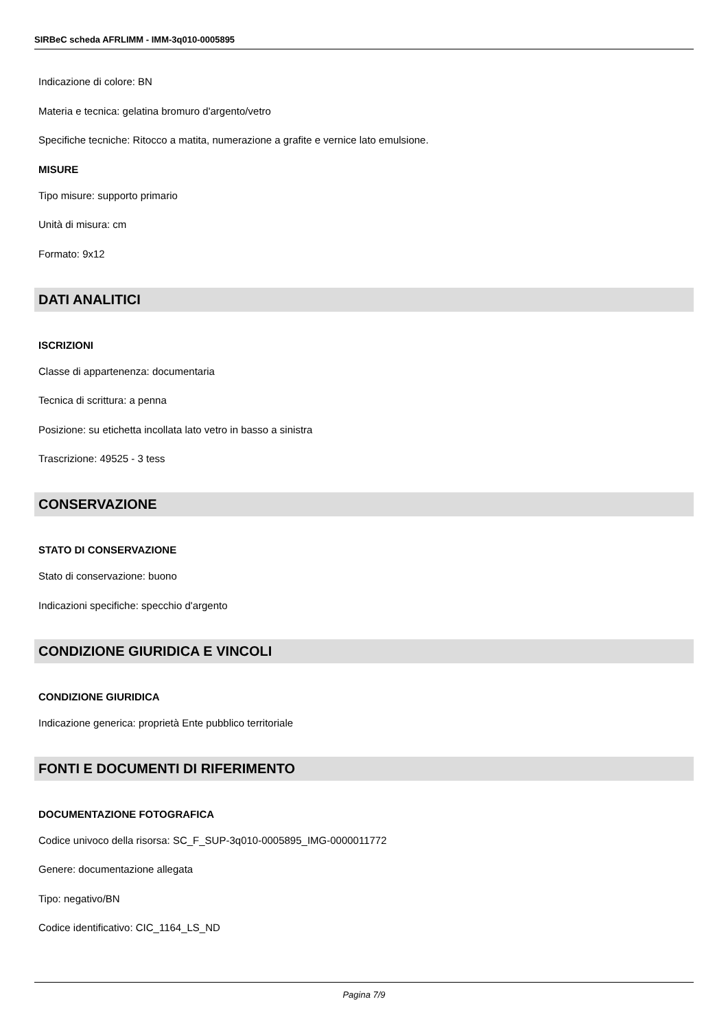SIRBeC scheda AFRLIMM - IMM-3q010-0005895
Indicazione di colore: BN
Materia e tecnica: gelatina bromuro d'argento/vetro
Specifiche tecniche: Ritocco a matita, numerazione a grafite e vernice lato emulsione.
MISURE
Tipo misure: supporto primario
Unità di misura: cm
Formato: 9x12
DATI ANALITICI
ISCRIZIONI
Classe di appartenenza: documentaria
Tecnica di scrittura: a penna
Posizione: su etichetta incollata lato vetro in basso a sinistra
Trascrizione: 49525 - 3 tess
CONSERVAZIONE
STATO DI CONSERVAZIONE
Stato di conservazione: buono
Indicazioni specifiche: specchio d'argento
CONDIZIONE GIURIDICA E VINCOLI
CONDIZIONE GIURIDICA
Indicazione generica: proprietà Ente pubblico territoriale
FONTI E DOCUMENTI DI RIFERIMENTO
DOCUMENTAZIONE FOTOGRAFICA
Codice univoco della risorsa: SC_F_SUP-3q010-0005895_IMG-0000011772
Genere: documentazione allegata
Tipo: negativo/BN
Codice identificativo: CIC_1164_LS_ND
Pagina 7/9